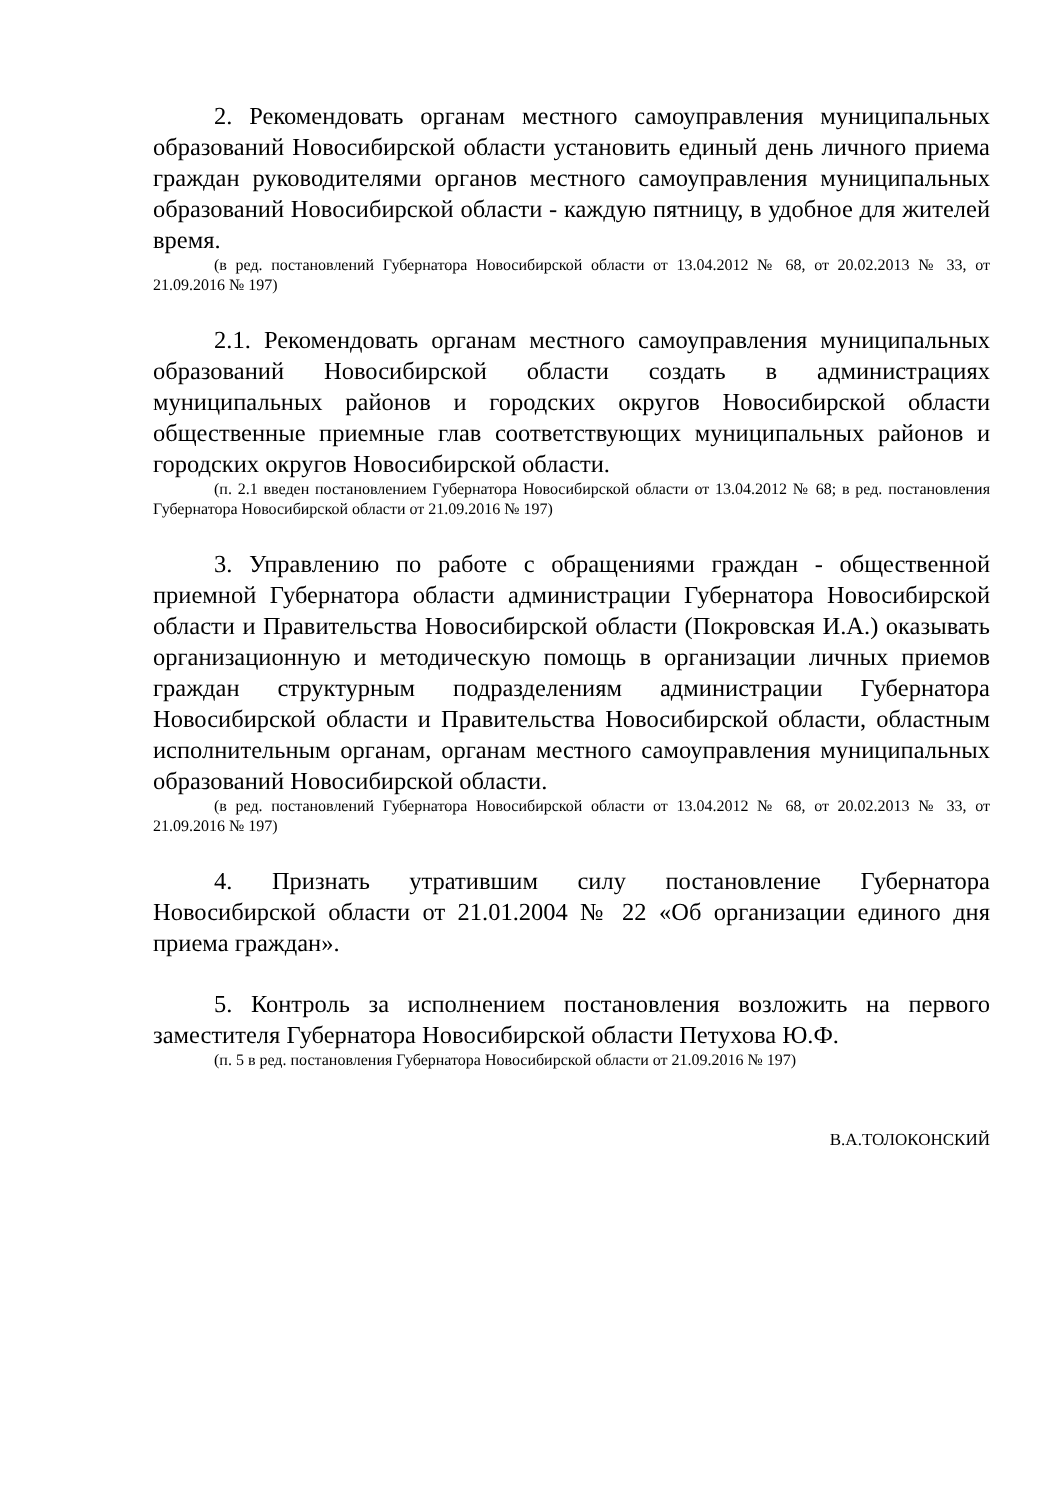2. Рекомендовать органам местного самоуправления муниципальных образований Новосибирской области установить единый день личного приема граждан руководителями органов местного самоуправления муниципальных образований Новосибирской области - каждую пятницу, в удобное для жителей время.
(в ред. постановлений Губернатора Новосибирской области от 13.04.2012 № 68, от 20.02.2013 № 33, от 21.09.2016 № 197)
2.1. Рекомендовать органам местного самоуправления муниципальных образований Новосибирской области создать в администрациях муниципальных районов и городских округов Новосибирской области общественные приемные глав соответствующих муниципальных районов и городских округов Новосибирской области.
(п. 2.1 введен постановлением Губернатора Новосибирской области от 13.04.2012 № 68; в ред. постановления Губернатора Новосибирской области от 21.09.2016 № 197)
3. Управлению по работе с обращениями граждан - общественной приемной Губернатора области администрации Губернатора Новосибирской области и Правительства Новосибирской области (Покровская И.А.) оказывать организационную и методическую помощь в организации личных приемов граждан структурным подразделениям администрации Губернатора Новосибирской области и Правительства Новосибирской области, областным исполнительным органам, органам местного самоуправления муниципальных образований Новосибирской области.
(в ред. постановлений Губернатора Новосибирской области от 13.04.2012 № 68, от 20.02.2013 № 33, от 21.09.2016 № 197)
4. Признать утратившим силу постановление Губернатора Новосибирской области от 21.01.2004 № 22 «Об организации единого дня приема граждан».
5. Контроль за исполнением постановления возложить на первого заместителя Губернатора Новосибирской области Петухова Ю.Ф.
(п. 5 в ред. постановления Губернатора Новосибирской области от 21.09.2016 № 197)
В.А.ТОЛОКОНСКИЙ